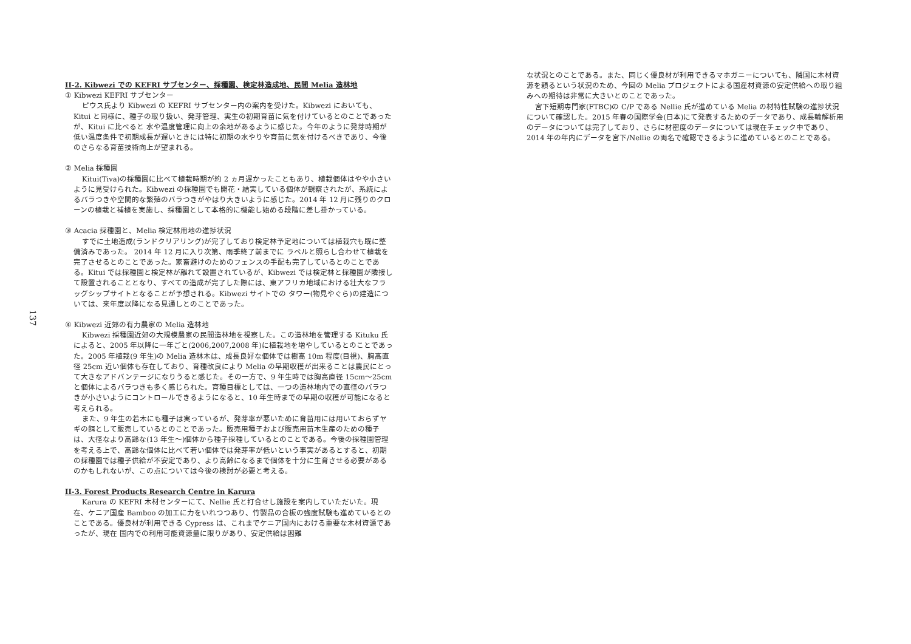137
II-2. Kibwezi での KEFRI サブセンター、採種園、検定林造成地、民間 Melia 造林地
① Kibwezi KEFRI サブセンター
ピウス氏より Kibwezi の KEFRI サブセンター内の案内を受けた。Kibwezi においても、Kitui と同様に、種子の取り扱い、発芽管理、実生の初期育苗に気を付けているとのことであったが、Kitui に比べると 水や温度管理に向上の余地があるように感じた。今年のように発芽時期が低い温度条件で初期成長が遅いときには特に初期の水やりや育苗に気を付けるべきであり、今後のさらなる育苗技術向上が望まれる。
② Melia 採種園
Kitui(Tiva)の採種園に比べて植栽時期が約 2 ヵ月遅かったこともあり、植栽個体はやや小さいように見受けられた。Kibwezi の採種園でも開花・結実している個体が観察されたが、系統によるバラつきや空間的な繁殖のバラつきがやはり大きいように感じた。2014 年 12 月に残りのクローンの植栽と補植を実施し、採種園として本格的に機能し始める段階に差し掛かっている。
③ Acacia 採種園と、Melia 検定林用地の進捗状況
すでに土地造成(ランドクリアリング)が完了しており検定林予定地については植栽穴も既に整備済みであった。 2014 年 12 月に入り次第、雨季終了前までに ラベルと照らし合わせて植栽を完了させるとのことであった。家畜避けのためのフェンスの手配も完了しているとのことである。Kitui では採種園と検定林が離れて設置されているが、Kibwezi では検定林と採種園が隣接して設置されることとなり、すべての造成が完了した際には、東アフリカ地域における壮大なフラッグシップサイトとなることが予想される。Kibwezi サイトでの タワー(物見やぐら)の建造については、来年度以降になる見通しとのことであった。
④ Kibwezi 近郊の有力農家の Melia 造林地
Kibwezi 採種園近郊の大規模農家の民間造林地を視察した。この造林地を管理する Kituku 氏によると、2005 年以降に一年ごと(2006,2007,2008 年)に植栽地を増やしているとのことであった。2005 年植栽(9 年生)の Melia 造林木は、成長良好な個体では樹高 10m 程度(目視)、胸高直径 25cm 近い個体も存在しており、育種改良により Melia の早期収穫が出来ることは農民にとって大きなアドバンテージになりうると感じた。その一方で、9 年生時では胸高直径 15cm～25cm と個体によるバラつきも多く感じられた。育種目標としては、一つの造林地内での直径のバラつきが小さいようにコントロールできるようになると、10 年生時までの早期の収穫が可能になると考えられる。
また、9 年生の若木にも種子は実っているが、発芽率が悪いために育苗用には用いておらずヤギの餌として販売しているとのことであった。販売用種子および販売用苗木生産のための種子は、大径なより高齢な(13 年生～)個体から種子採種しているとのことである。今後の採種園管理を考える上で、高齢な個体に比べて若い個体では発芽率が低いという事実があるとすると、初期の採種園では種子供給が不安定であり、より高齢になるまで個体を十分に生育させる必要があるのかもしれないが、この点については今後の検討が必要と考える。
II-3. Forest Products Research Centre in Karura
Karura の KEFRI 木材センターにて、Nellie 氏と打合せし施設を案内していただいた。現在、ケニア国産 Bamboo の加工に力をいれつつあり、竹製品の合板の強度試験も進めているとのことである。優良材が利用できる Cypress は、これまでケニア国内における重要な木材資源であったが、現在 国内での利用可能資源量に限りがあり、安定供給は困難
な状況とのことである。また、同じく優良材が利用できるマホガニーについても、隣国に木材資源を頼るという状況のため、今回の Melia プロジェクトによる国産材資源の安定供給への取り組みへの期待は非常に大きいとのことであった。
宮下短期専門家(FTBC)の C/P である Nellie 氏が進めている Melia の材特性試験の進捗状況について確認した。2015 年春の国際学会(日本)にて発表するためのデータであり、成長輪解析用のデータについては完了しており、さらに材密度のデータについては現在チェック中であり、2014 年の年内にデータを宮下/Nellie の両名で確認できるように進めているとのことである。